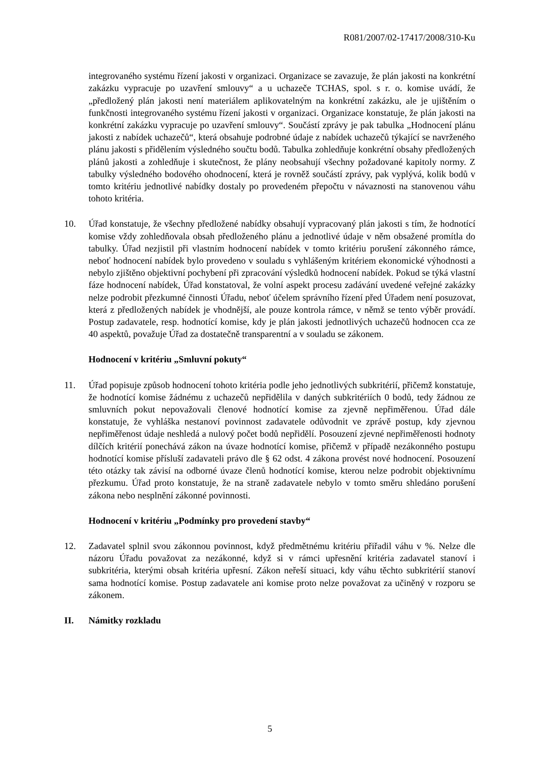R081/2007/02-17417/2008/310-Ku
integrovaného systému řízení jakosti v organizaci. Organizace se zavazuje, že plán jakosti na konkrétní zakázku vypracuje po uzavření smlouvy“ a u uchazeče TCHAS, spol. s r. o. komise uvádí, že „předložený plán jakosti není materiálem aplikovatelným na konkrétní zakázku, ale je ujištěním o funkčnosti integrovaného systému řízení jakosti v organizaci. Organizace konstatuje, že plán jakosti na konkrétní zakázku vypracuje po uzavření smlouvy“. Součástí zprávy je pak tabulka „Hodnocení plánu jakosti z nabídek uchazečů“, která obsahuje podrobné údaje z nabídek uchazečů týkající se navrženého plánu jakosti s přidělením výsledného součtu bodů. Tabulka zohledňuje konkrétní obsahy předložených plánů jakosti a zohledňuje i skutečnost, že plány neobsahují všechny požadované kapitoly normy. Z tabulky výsledného bodového ohodnocení, která je rovněž součástí zprávy, pak vyplývá, kolik bodů v tomto kritériu jednotlivé nabídky dostaly po provedeném přepočtu v návaznosti na stanovenou váhu tohoto kritéria.
10. Úřad konstatuje, že všechny předložené nabídky obsahují vypracovaný plán jakosti s tím, že hodnotící komise vždy zohledňovala obsah předloženého plánu a jednotlivé údaje v něm obsažené promítla do tabulky. Úřad nezjistil při vlastním hodnocení nabídek v tomto kritériu porušení zákonného rámce, neboť hodnocení nabídek bylo provedeno v souladu s vyhlášeným kritériem ekonomické výhodnosti a nebylo zjištěno objektivní pochybení při zpracování výsledků hodnocení nabídek. Pokud se týká vlastní fáze hodnocení nabídek, Úřad konstatoval, že volní aspekt procesu zadávání uvedené veřejné zakázky nelze podrobit přezkumné činnosti Úřadu, neboť účelem správního řízení před Úřadem není posuzovat, která z předložených nabídek je vhodnější, ale pouze kontrola rámce, v němž se tento výběr provádí. Postup zadavatele, resp. hodnotící komise, kdy je plán jakosti jednotlivých uchazečů hodnocen cca ze 40 aspektů, považuje Úřad za dostatečně transparentní a v souladu se zákonem.
Hodnocení v kritériu „Smluvní pokuty“
11. Úřad popisuje způsob hodnocení tohoto kritéria podle jeho jednotlivých subkritérií, přičemž konstatuje, že hodnotící komise žádnému z uchazečů nepřidělila v daných subkritériích 0 bodů, tedy žádnou ze smluvních pokut nepovažovali členové hodnotící komise za zjevně nepřiměřenou. Úřad dále konstatuje, že vyhláška nestanoví povinnost zadavatele odůvodnit ve zprávě postup, kdy zjevnou nepřiměřenost údaje neshledá a nulový počet bodů nepřidělí. Posouzení zjevné nepřiměřenosti hodnoty dílčích kritérií ponechává zákon na úvaze hodnotící komise, přičemž v případě nezákonného postupu hodnotící komise přísluší zadavateli právo dle § 62 odst. 4 zákona provést nové hodnocení. Posouzení této otázky tak závisí na odborné úvaze členů hodnotící komise, kterou nelze podrobit objektivnímu přezkumu. Úřad proto konstatuje, že na straně zadavatele nebylo v tomto směru shledáno porušení zákona nebo nesplnění zákonné povinnosti.
Hodnocení v kritériu „Podmínky pro provedení stavby“
12. Zadavatel splnil svou zákonnou povinnost, když předmětnému kritériu přiřadil váhu v %. Nelze dle názoru Úřadu považovat za nezákonné, když si v rámci upřesnění kritéria zadavatel stanoví i subkritéria, kterými obsah kritéria upřesní. Zákon neřeší situaci, kdy váhu těchto subkritérií stanoví sama hodnotící komise. Postup zadavatele ani komise proto nelze považovat za učiněný v rozporu se zákonem.
II. Námitky rozkladu
5